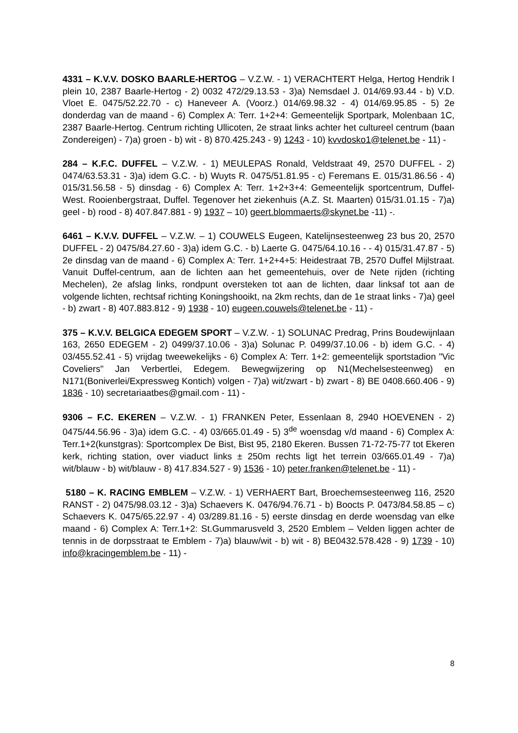4331 – K.V.V. DOSKO BAARLE-HERTOG – V.Z.W. - 1) VERACHTERT Helga, Hertog Hendrik I plein 10, 2387 Baarle-Hertog - 2) 0032 472/29.13.53 - 3)a) Nemsdael J. 014/69.93.44 - b) V.D. Vloet E. 0475/52.22.70 - c) Haneveer A. (Voorz.) 014/69.98.32 - 4) 014/69.95.85 - 5) 2e donderdag van de maand - 6) Complex A: Terr. 1+2+4: Gemeentelijk Sportpark, Molenbaan 1C, 2387 Baarle-Hertog. Centrum richting Ullicoten, 2e straat links achter het cultureel centrum (baan Zondereigen) - 7)a) groen - b) wit - 8) 870.425.243 - 9) 1243 - 10) kvvdosko1@telenet.be - 11) -
284 – K.F.C. DUFFEL – V.Z.W. - 1) MEULEPAS Ronald, Veldstraat 49, 2570 DUFFEL - 2) 0474/63.53.31 - 3)a) idem G.C. - b) Wuyts R. 0475/51.81.95 - c) Feremans E. 015/31.86.56 - 4) 015/31.56.58 - 5) dinsdag - 6) Complex A: Terr. 1+2+3+4: Gemeentelijk sportcentrum, Duffel-West. Rooienbergstraat, Duffel. Tegenover het ziekenhuis (A.Z. St. Maarten) 015/31.01.15 - 7)a) geel - b) rood - 8) 407.847.881 - 9) 1937 – 10) geert.blommaerts@skynet.be -11) -.
6461 – K.V.V. DUFFEL – V.Z.W. – 1) COUWELS Eugeen, Katelijnsesteenweg 23 bus 20, 2570 DUFFEL - 2) 0475/84.27.60 - 3)a) idem G.C. - b) Laerte G. 0475/64.10.16 - - 4) 015/31.47.87 - 5) 2e dinsdag van de maand - 6) Complex A: Terr. 1+2+4+5: Heidestraat 7B, 2570 Duffel Mijlstraat. Vanuit Duffel-centrum, aan de lichten aan het gemeentehuis, over de Nete rijden (richting Mechelen), 2e afslag links, rondpunt oversteken tot aan de lichten, daar linksaf tot aan de volgende lichten, rechtsaf richting Koningshooikt, na 2km rechts, dan de 1e straat links - 7)a) geel - b) zwart - 8) 407.883.812 - 9) 1938 - 10) eugeen.couwels@telenet.be - 11) -
375 – K.V.V. BELGICA EDEGEM SPORT – V.Z.W. - 1) SOLUNAC Predrag, Prins Boudewijnlaan 163, 2650 EDEGEM - 2) 0499/37.10.06 - 3)a) Solunac P. 0499/37.10.06 - b) idem G.C. - 4) 03/455.52.41 - 5) vrijdag tweewekelijks - 6) Complex A: Terr. 1+2: gemeentelijk sportstadion "Vic Coveliers" Jan Verbertlei, Edegem. Bewegwijzering op N1(Mechelsesteenweg) en N171(Boniverlei/Expressweg Kontich) volgen - 7)a) wit/zwart - b) zwart - 8) BE 0408.660.406 - 9) 1836 - 10) secretariaatbes@gmail.com - 11) -
9306 – F.C. EKEREN – V.Z.W. - 1) FRANKEN Peter, Essenlaan 8, 2940 HOEVENEN - 2) 0475/44.56.96 - 3)a) idem G.C. - 4) 03/665.01.49 - 5) 3<sup>de</sup> woensdag v/d maand - 6) Complex A: Terr.1+2(kunstgras): Sportcomplex De Bist, Bist 95, 2180 Ekeren. Bussen 71-72-75-77 tot Ekeren kerk, richting station, over viaduct links ± 250m rechts ligt het terrein 03/665.01.49 - 7)a) wit/blauw - b) wit/blauw - 8) 417.834.527 - 9) 1536 - 10) peter.franken@telenet.be - 11) -
5180 – K. RACING EMBLEM – V.Z.W. - 1) VERHAERT Bart, Broechemsesteenweg 116, 2520 RANST - 2) 0475/98.03.12 - 3)a) Schaevers K. 0476/94.76.71 - b) Boocts P. 0473/84.58.85 – c) Schaevers K. 0475/65.22.97 - 4) 03/289.81.16 - 5) eerste dinsdag en derde woensdag van elke maand - 6) Complex A: Terr.1+2: St.Gummarusveld 3, 2520 Emblem – Velden liggen achter de tennis in de dorpsstraat te Emblem - 7)a) blauw/wit - b) wit - 8) BE0432.578.428 - 9) 1739 - 10) info@kracingemblem.be - 11) -
8